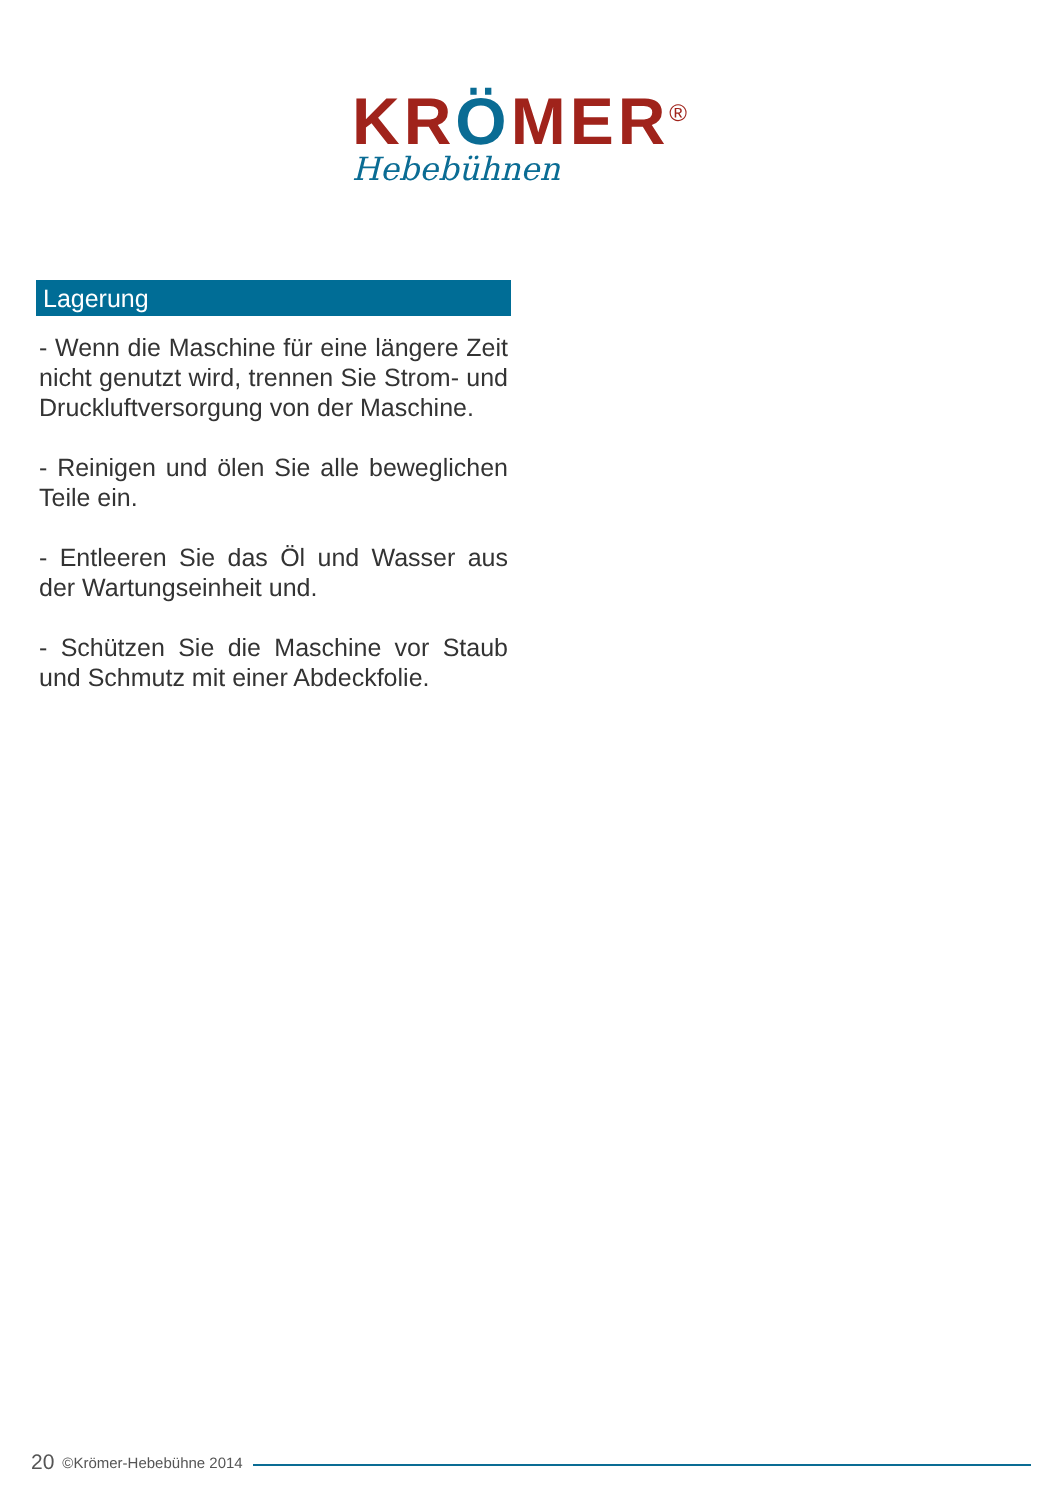KRÖMER<sup>®</sup>
Hebebühnen
Lagerung
- Wenn die Maschine für eine längere Zeit nicht genutzt wird, trennen Sie Strom- und Druckluftversorgung von der Maschine.
- Reinigen und ölen Sie alle beweglichen Teile ein.
- Entleeren Sie das Öl und Wasser aus der Wartungseinheit und.
- Schützen Sie die Maschine vor Staub und Schmutz mit einer Abdeckfolie.
20 ©Krömer-Hebebühne 2014